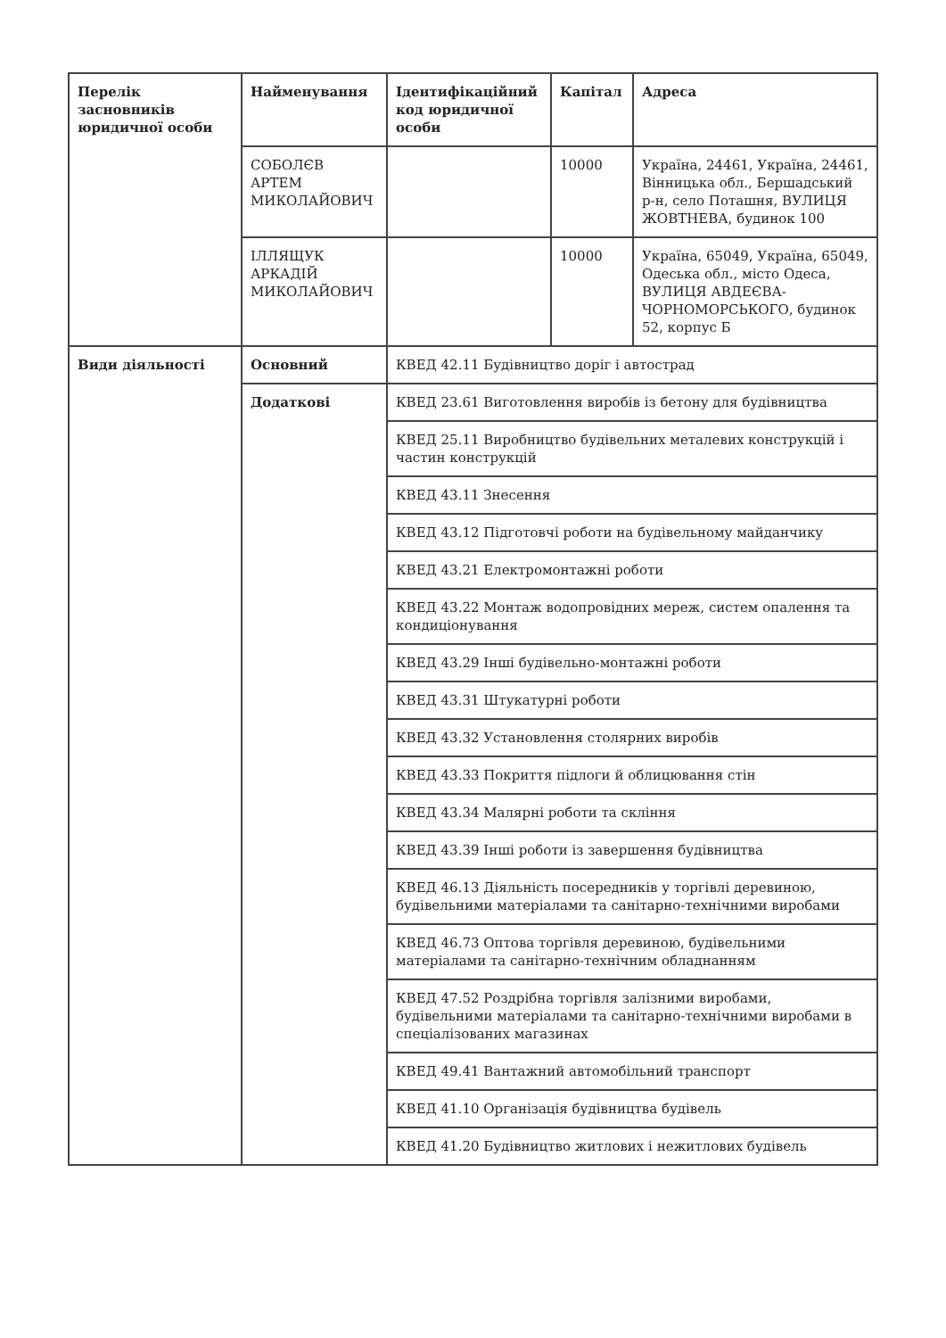| Перелік засновників юридичної особи | Найменування | Ідентифікаційний код юридичної особи | Капітал | Адреса |
| --- | --- | --- | --- | --- |
| | СОБОЛЄВ АРТЕМ МИКОЛАЙОВИЧ | | 10000 | Україна, 24461, Україна, 24461, Вінницька обл., Бершадський р-н, село Поташня, ВУЛИЦЯ ЖОВТНЕВА, будинок 100 |
| | ІЛЛЯЩУК АРКАДІЙ МИКОЛАЙОВИЧ | | 10000 | Україна, 65049, Україна, 65049, Одеська обл., місто Одеса, ВУЛИЦЯ АВДЕЄВА-ЧОРНОМОРСЬКОГО, будинок 52, корпус Б |
| Види діяльності | Основний | КВЕД 42.11 Будівництво доріг і автострад | | |
| | Додаткові | КВЕД 23.61 Виготовлення виробів із бетону для будівництва | | |
| | | КВЕД 25.11 Виробництво будівельних металевих конструкцій і частин конструкцій | | |
| | | КВЕД 43.11 Знесення | | |
| | | КВЕД 43.12 Підготовчі роботи на будівельному майданчику | | |
| | | КВЕД 43.21 Електромонтажні роботи | | |
| | | КВЕД 43.22 Монтаж водопровідних мереж, систем опалення та кондиціонування | | |
| | | КВЕД 43.29 Інші будівельно-монтажні роботи | | |
| | | КВЕД 43.31 Штукатурні роботи | | |
| | | КВЕД 43.32 Установлення столярних виробів | | |
| | | КВЕД 43.33 Покриття підлоги й облицювання стін | | |
| | | КВЕД 43.34 Малярні роботи та скління | | |
| | | КВЕД 43.39 Інші роботи із завершення будівництва | | |
| | | КВЕД 46.13 Діяльність посередників у торгівлі деревиною, будівельними матеріалами та санітарно-технічними виробами | | |
| | | КВЕД 46.73 Оптова торгівля деревиною, будівельними матеріалами та санітарно-технічним обладнанням | | |
| | | КВЕД 47.52 Роздрібна торгівля залізними виробами, будівельними матеріалами та санітарно-технічними виробами в спеціалізованих магазинах | | |
| | | КВЕД 49.41 Вантажний автомобільний транспорт | | |
| | | КВЕД 41.10 Організація будівництва будівель | | |
| | | КВЕД 41.20 Будівництво житлових і нежитлових будівель | | |